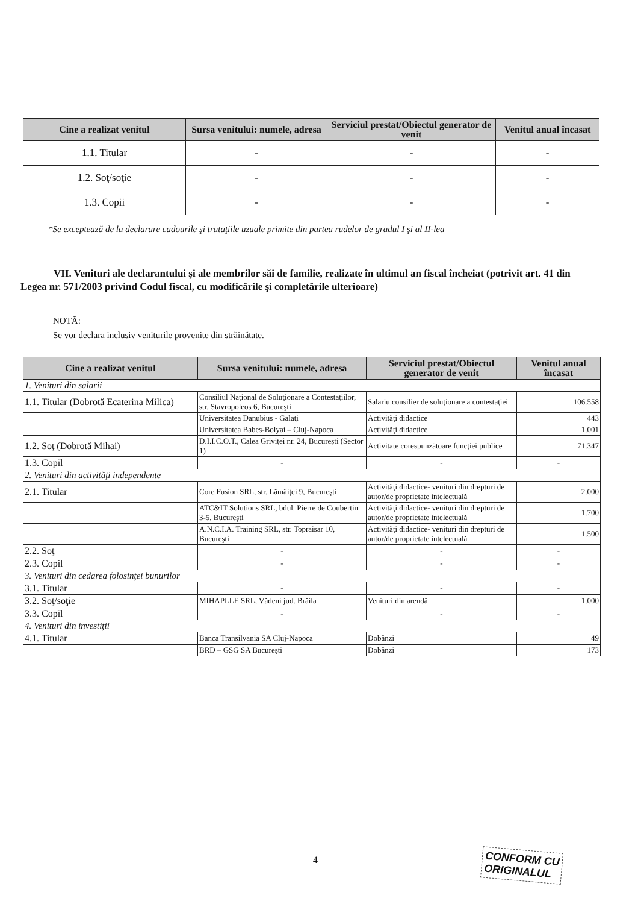| Cine a realizat venitul | Sursa venitului: numele, adresa | Serviciul prestat/Obiectul generator de venit | Venitul anual încasat |
| --- | --- | --- | --- |
| 1.1. Titular | - | - | - |
| 1.2. Soţ/soţie | - | - | - |
| 1.3. Copii | - | - | - |
*Se exceptează de la declarare cadourile şi trataţiile uzuale primite din partea rudelor de gradul I şi al II-lea
VII. Venituri ale declarantului şi ale membrilor săi de familie, realizate în ultimul an fiscal încheiat (potrivit art. 41 din Legea nr. 571/2003 privind Codul fiscal, cu modificările şi completările ulterioare)
NOTĂ:
Se vor declara inclusiv veniturile provenite din străinătate.
| Cine a realizat venitul | Sursa venitului: numele, adresa | Serviciul prestat/Obiectul generator de venit | Venitul anual încasat |
| --- | --- | --- | --- |
| 1. Venituri din salarii | | | |
| 1.1. Titular (Dobrotă Ecaterina Milica) | Consiliul Naţional de Soluţionare a Contestaţiilor, str. Stavropoleos 6, Bucureşti | Salariu consilier de soluţionare a contestaţiei | 106.558 |
| | Universitatea Danubius - Galaţi | Activităţi didactice | 443 |
| | Universitatea Babes-Bolyai – Cluj-Napoca | Activităţi didactice | 1.001 |
| 1.2. Soţ (Dobrotă Mihai) | D.I.I.C.O.T., Calea Griviţei nr. 24, Bucureşti (Sector 1) | Activitate corespunzătoare funcţiei publice | 71.347 |
| 1.3. Copil | - | - | - |
| 2. Venituri din activităţi independente | | | |
| 2.1. Titular | Core Fusion SRL, str. Lămâiţei 9, Bucureşti | Activităţi didactice- venituri din drepturi de autor/de proprietate intelectuală | 2.000 |
| | ATC&IT Solutions SRL, bdul. Pierre de Coubertin 3-5, Bucureşti | Activităţi didactice- venituri din drepturi de autor/de proprietate intelectuală | 1.700 |
| | A.N.C.I.A. Training SRL, str. Topraisar 10, Bucureşti | Activităţi didactice- venituri din drepturi de autor/de proprietate intelectuală | 1.500 |
| 2.2. Soţ | - | - | - |
| 2.3. Copil | - | - | - |
| 3. Venituri din cedarea folosinţei bunurilor | | | |
| 3.1. Titular | - | - | - |
| 3.2. Soţ/soţie | MIHAPLLE SRL, Vădeni jud. Brăila | Venituri din arendă | 1.000 |
| 3.3. Copil | - | - | - |
| 4. Venituri din investiţii | | | |
| 4.1. Titular | Banca Transilvania SA Cluj-Napoca | Dobânzi | 49 |
| | BRD – GSG SA Bucureşti | Dobânzi | 173 |
4
CONFORM CU
ORIGINALUL